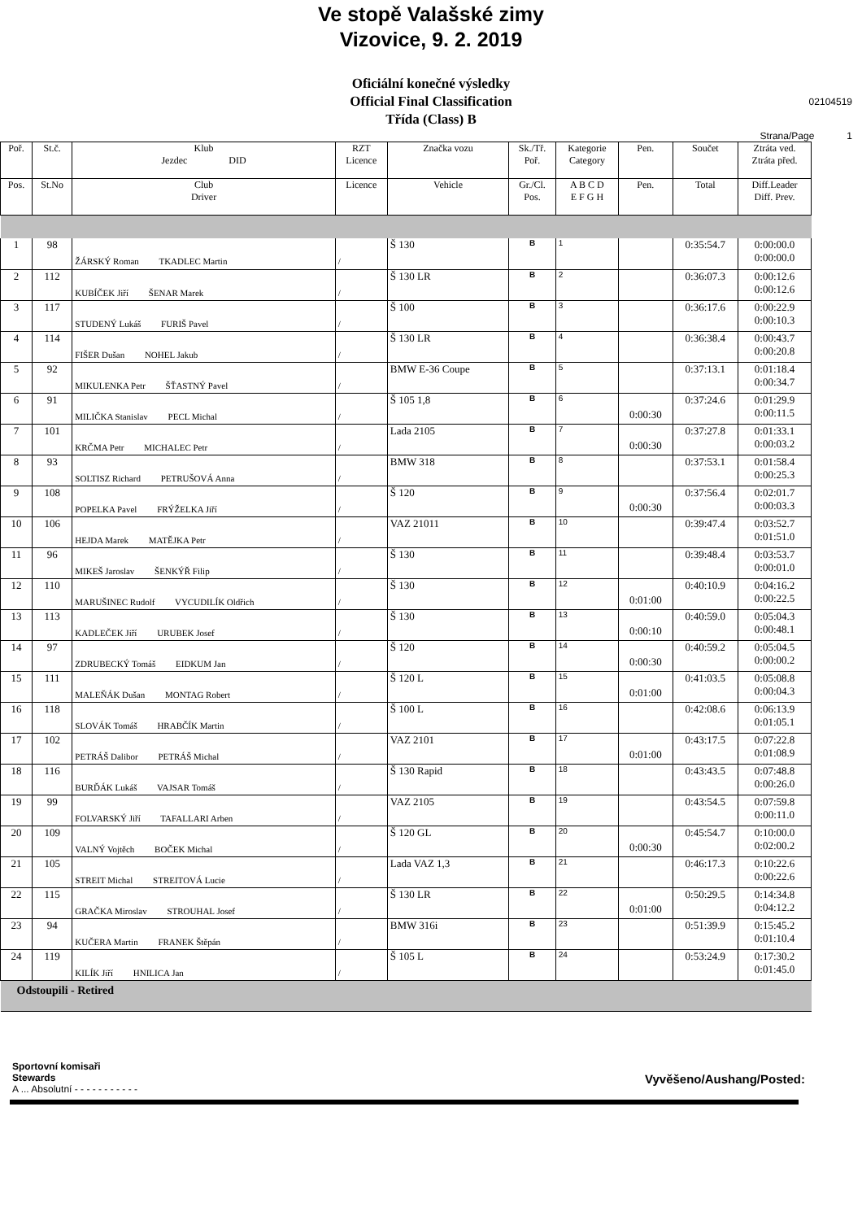Ve stopě Valašské zimy
Vizovice, 9. 2. 2019
Oficiální konečné výsledky
Official Final Classification
Třída (Class) B
02104519
Strana/Page 1
| Poř. | St.č. | Klub Jezdec DID | RZT Licence | Značka vozu | Sk./Tř. Poř. | Kategorie Category | Pen. | Součet | Ztráta ved. Ztráta před. |
| --- | --- | --- | --- | --- | --- | --- | --- | --- | --- |
| Pos. | St.No | Club Driver | Licence | Vehicle | Gr./Cl. Pos. | A B C D E F G H | Pen. | Total | Diff.Leader Diff. Prev. |
| 1 | 98 | ŽÁRSKÝ Roman TKADLEC Martin | / | Š 130 | B | 1 | | 0:35:54.7 | 0:00:00.0 0:00:00.0 |
| 2 | 112 | KUBÍČEK Jiří ŠENAR Marek | / | Š 130 LR | B | 2 | | 0:36:07.3 | 0:00:12.6 0:00:12.6 |
| 3 | 117 | STUDENÝ Lukáš FURIŠ Pavel | / | Š 100 | B | 3 | | 0:36:17.6 | 0:00:22.9 0:00:10.3 |
| 4 | 114 | FIŠER Dušan NOHEL Jakub | / | Š 130 LR | B | 4 | | 0:36:38.4 | 0:00:43.7 0:00:20.8 |
| 5 | 92 | MIKULENKA Petr ŠŤASTNÝ Pavel | / | BMW E-36 Coupe | B | 5 | | 0:37:13.1 | 0:01:18.4 0:00:34.7 |
| 6 | 91 | MILIČKA Stanislav PECL Michal | / | Š 105 1,8 | B | 6 | 0:00:30 | 0:37:24.6 | 0:01:29.9 0:00:11.5 |
| 7 | 101 | KRČMA Petr MICHALEC Petr | / | Lada 2105 | B | 7 | 0:00:30 | 0:37:27.8 | 0:01:33.1 0:00:03.2 |
| 8 | 93 | SOLTISZ Richard PETRUŠOVÁ Anna | / | BMW 318 | B | 8 | | 0:37:53.1 | 0:01:58.4 0:00:25.3 |
| 9 | 108 | POPELKA Pavel FRÝŽELKA Jiří | / | Š 120 | B | 9 | 0:00:30 | 0:37:56.4 | 0:02:01.7 0:00:03.3 |
| 10 | 106 | HEJDA Marek MATĚJKA Petr | / | VAZ 21011 | B | 10 | | 0:39:47.4 | 0:03:52.7 0:01:51.0 |
| 11 | 96 | MIKEŠ Jaroslav ŠENKÝŘ Filip | / | Š 130 | B | 11 | | 0:39:48.4 | 0:03:53.7 0:00:01.0 |
| 12 | 110 | MARUŠINEC Rudolf VYCUDILÍK Oldřich | / | Š 130 | B | 12 | 0:01:00 | 0:40:10.9 | 0:04:16.2 0:00:22.5 |
| 13 | 113 | KADLEČEK Jiří URUBEK Josef | / | Š 130 | B | 13 | 0:00:10 | 0:40:59.0 | 0:05:04.3 0:00:48.1 |
| 14 | 97 | ZDRUBECKÝ Tomáš EIDKUM Jan | / | Š 120 | B | 14 | 0:00:30 | 0:40:59.2 | 0:05:04.5 0:00:00.2 |
| 15 | 111 | MALEŇÁK Dušan MONTAG Robert | / | Š 120 L | B | 15 | 0:01:00 | 0:41:03.5 | 0:05:08.8 0:00:04.3 |
| 16 | 118 | SLOVÁK Tomáš HRABČÍK Martin | / | Š 100 L | B | 16 | | 0:42:08.6 | 0:06:13.9 0:01:05.1 |
| 17 | 102 | PETRÁŠ Dalibor PETRÁŠ Michal | / | VAZ 2101 | B | 17 | 0:01:00 | 0:43:17.5 | 0:07:22.8 0:01:08.9 |
| 18 | 116 | BURĎÁK Lukáš VAJSAR Tomáš | / | Š 130 Rapid | B | 18 | | 0:43:43.5 | 0:07:48.8 0:00:26.0 |
| 19 | 99 | FOLVARSKÝ Jiří TAFALLARI Arben | / | VAZ 2105 | B | 19 | | 0:43:54.5 | 0:07:59.8 0:00:11.0 |
| 20 | 109 | VALNÝ Vojtěch BOČEK Michal | / | Š 120 GL | B | 20 | 0:00:30 | 0:45:54.7 | 0:10:00.0 0:02:00.2 |
| 21 | 105 | STREIT Michal STREITOVÁ Lucie | / | Lada VAZ 1,3 | B | 21 | | 0:46:17.3 | 0:10:22.6 0:00:22.6 |
| 22 | 115 | GRAČKA Miroslav STROUHAL Josef | / | Š 130 LR | B | 22 | 0:01:00 | 0:50:29.5 | 0:14:34.8 0:04:12.2 |
| 23 | 94 | KUČERA Martin FRANEK Štěpán | / | BMW 316i | B | 23 | | 0:51:39.9 | 0:15:45.2 0:01:10.4 |
| 24 | 119 | KILÍK Jiří HNILICA Jan | / | Š 105 L | B | 24 | | 0:53:24.9 | 0:17:30.2 0:01:45.0 |
| Odstoupili - Retired | | | | | | | | | |
Sportovní komisaři
Stewards Vyvěšeno/Aushang/Posted:
A ... Absolutní - - - - - - - - - - -